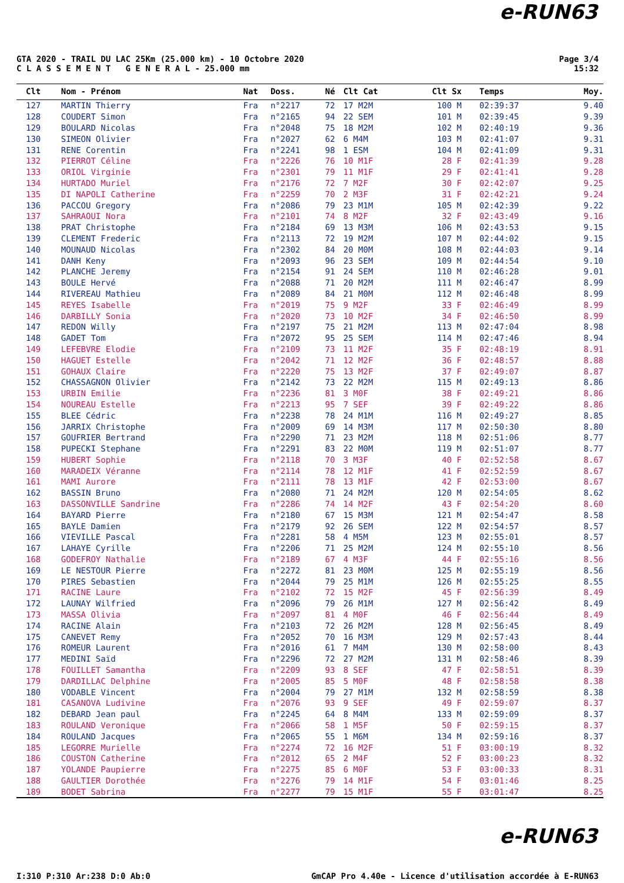e-RUN63
GTA 2020 - TRAIL DU LAC 25Km (25.000 km) - 10 Octobre 2020
C L A S S E M E N T G E N E R A L - 25.000 mm
Page 3/4
15:32
| Clt | Nom - Prénom | Nat | Doss. | Né | Clt Cat | Clt Sx | Temps | Moy. |
| --- | --- | --- | --- | --- | --- | --- | --- | --- |
| 127 | MARTIN Thierry | Fra | n°2217 | 72 | 17 M2M | 100 M | 02:39:37 | 9.40 |
| 128 | COUDERT Simon | Fra | n°2165 | 94 | 22 SEM | 101 M | 02:39:45 | 9.39 |
| 129 | BOULARD Nicolas | Fra | n°2048 | 75 | 18 M2M | 102 M | 02:40:19 | 9.36 |
| 130 | SIMEON Olivier | Fra | n°2027 | 62 | 6 M4M | 103 M | 02:41:07 | 9.31 |
| 131 | RENE Corentin | Fra | n°2241 | 98 | 1 ESM | 104 M | 02:41:09 | 9.31 |
| 132 | PIERROT Céline | Fra | n°2226 | 76 | 10 M1F | 28 F | 02:41:39 | 9.28 |
| 133 | ORIOL Virginie | Fra | n°2301 | 79 | 11 M1F | 29 F | 02:41:41 | 9.28 |
| 134 | HURTADO Muriel | Fra | n°2176 | 72 | 7 M2F | 30 F | 02:42:07 | 9.25 |
| 135 | DI NAPOLI Catherine | Fra | n°2259 | 70 | 2 M3F | 31 F | 02:42:21 | 9.24 |
| 136 | PACCOU Gregory | Fra | n°2086 | 79 | 23 M1M | 105 M | 02:42:39 | 9.22 |
| 137 | SAHRAOUI Nora | Fra | n°2101 | 74 | 8 M2F | 32 F | 02:43:49 | 9.16 |
| 138 | PRAT Christophe | Fra | n°2184 | 69 | 13 M3M | 106 M | 02:43:53 | 9.15 |
| 139 | CLEMENT Frederic | Fra | n°2113 | 72 | 19 M2M | 107 M | 02:44:02 | 9.15 |
| 140 | MOUNAUD Nicolas | Fra | n°2302 | 84 | 20 M0M | 108 M | 02:44:03 | 9.14 |
| 141 | DANH Keny | Fra | n°2093 | 96 | 23 SEM | 109 M | 02:44:54 | 9.10 |
| 142 | PLANCHE Jeremy | Fra | n°2154 | 91 | 24 SEM | 110 M | 02:46:28 | 9.01 |
| 143 | BOULE Hervé | Fra | n°2088 | 71 | 20 M2M | 111 M | 02:46:47 | 8.99 |
| 144 | RIVEREAU Mathieu | Fra | n°2089 | 84 | 21 M0M | 112 M | 02:46:48 | 8.99 |
| 145 | REYES Isabelle | Fra | n°2019 | 75 | 9 M2F | 33 F | 02:46:49 | 8.99 |
| 146 | DARBILLY Sonia | Fra | n°2020 | 73 | 10 M2F | 34 F | 02:46:50 | 8.99 |
| 147 | REDON Willy | Fra | n°2197 | 75 | 21 M2M | 113 M | 02:47:04 | 8.98 |
| 148 | GADET Tom | Fra | n°2072 | 95 | 25 SEM | 114 M | 02:47:46 | 8.94 |
| 149 | LEFEBVRE Elodie | Fra | n°2109 | 73 | 11 M2F | 35 F | 02:48:19 | 8.91 |
| 150 | HAGUET Estelle | Fra | n°2042 | 71 | 12 M2F | 36 F | 02:48:57 | 8.88 |
| 151 | GOHAUX Claire | Fra | n°2220 | 75 | 13 M2F | 37 F | 02:49:07 | 8.87 |
| 152 | CHASSAGNON Olivier | Fra | n°2142 | 73 | 22 M2M | 115 M | 02:49:13 | 8.86 |
| 153 | URBIN Emilie | Fra | n°2236 | 81 | 3 M0F | 38 F | 02:49:21 | 8.86 |
| 154 | NOUREAU Estelle | Fra | n°2213 | 95 | 7 SEF | 39 F | 02:49:22 | 8.86 |
| 155 | BLEE Cédric | Fra | n°2238 | 78 | 24 M1M | 116 M | 02:49:27 | 8.85 |
| 156 | JARRIX Christophe | Fra | n°2009 | 69 | 14 M3M | 117 M | 02:50:30 | 8.80 |
| 157 | GOUFRIER Bertrand | Fra | n°2290 | 71 | 23 M2M | 118 M | 02:51:06 | 8.77 |
| 158 | PUPECKI Stephane | Fra | n°2291 | 83 | 22 M0M | 119 M | 02:51:07 | 8.77 |
| 159 | HUBERT Sophie | Fra | n°2118 | 70 | 3 M3F | 40 F | 02:52:58 | 8.67 |
| 160 | MARADEIX Véranne | Fra | n°2114 | 78 | 12 M1F | 41 F | 02:52:59 | 8.67 |
| 161 | MAMI Aurore | Fra | n°2111 | 78 | 13 M1F | 42 F | 02:53:00 | 8.67 |
| 162 | BASSIN Bruno | Fra | n°2080 | 71 | 24 M2M | 120 M | 02:54:05 | 8.62 |
| 163 | DASSONVILLE Sandrine | Fra | n°2286 | 74 | 14 M2F | 43 F | 02:54:20 | 8.60 |
| 164 | BAYARD Pierre | Fra | n°2180 | 67 | 15 M3M | 121 M | 02:54:47 | 8.58 |
| 165 | BAYLE Damien | Fra | n°2179 | 92 | 26 SEM | 122 M | 02:54:57 | 8.57 |
| 166 | VIEVILLE Pascal | Fra | n°2281 | 58 | 4 M5M | 123 M | 02:55:01 | 8.57 |
| 167 | LAHAYE Cyrille | Fra | n°2206 | 71 | 25 M2M | 124 M | 02:55:10 | 8.56 |
| 168 | GODEFROY Nathalie | Fra | n°2189 | 67 | 4 M3F | 44 F | 02:55:16 | 8.56 |
| 169 | LE NESTOUR Pierre | Fra | n°2272 | 81 | 23 M0M | 125 M | 02:55:19 | 8.56 |
| 170 | PIRES Sebastien | Fra | n°2044 | 79 | 25 M1M | 126 M | 02:55:25 | 8.55 |
| 171 | RACINE Laure | Fra | n°2102 | 72 | 15 M2F | 45 F | 02:56:39 | 8.49 |
| 172 | LAUNAY Wilfried | Fra | n°2096 | 79 | 26 M1M | 127 M | 02:56:42 | 8.49 |
| 173 | MASSA Olivia | Fra | n°2097 | 81 | 4 M0F | 46 F | 02:56:44 | 8.49 |
| 174 | RACINE Alain | Fra | n°2103 | 72 | 26 M2M | 128 M | 02:56:45 | 8.49 |
| 175 | CANEVET Remy | Fra | n°2052 | 70 | 16 M3M | 129 M | 02:57:43 | 8.44 |
| 176 | ROMEUR Laurent | Fra | n°2016 | 61 | 7 M4M | 130 M | 02:58:00 | 8.43 |
| 177 | MEDINI Saïd | Fra | n°2296 | 72 | 27 M2M | 131 M | 02:58:46 | 8.39 |
| 178 | FOUILLET Samantha | Fra | n°2209 | 93 | 8 SEF | 47 F | 02:58:51 | 8.39 |
| 179 | DARDILLAC Delphine | Fra | n°2005 | 85 | 5 M0F | 48 F | 02:58:58 | 8.38 |
| 180 | VODABLE Vincent | Fra | n°2004 | 79 | 27 M1M | 132 M | 02:58:59 | 8.38 |
| 181 | CASANOVA Ludivine | Fra | n°2076 | 93 | 9 SEF | 49 F | 02:59:07 | 8.37 |
| 182 | DEBARD Jean paul | Fra | n°2245 | 64 | 8 M4M | 133 M | 02:59:09 | 8.37 |
| 183 | ROULAND Veronique | Fra | n°2066 | 58 | 1 M5F | 50 F | 02:59:15 | 8.37 |
| 184 | ROULAND Jacques | Fra | n°2065 | 55 | 1 M6M | 134 M | 02:59:16 | 8.37 |
| 185 | LEGORRE Murielle | Fra | n°2274 | 72 | 16 M2F | 51 F | 03:00:19 | 8.32 |
| 186 | COUSTON Catherine | Fra | n°2012 | 65 | 2 M4F | 52 F | 03:00:23 | 8.32 |
| 187 | YOLANDE Paupierre | Fra | n°2275 | 85 | 6 M0F | 53 F | 03:00:33 | 8.31 |
| 188 | GAULTIER Dorothée | Fra | n°2276 | 79 | 14 M1F | 54 F | 03:01:46 | 8.25 |
| 189 | BODET Sabrina | Fra | n°2277 | 79 | 15 M1F | 55 F | 03:01:47 | 8.25 |
e-RUN63
I:310 P:310 Ar:238 D:0 Ab:0 GmCAP Pro 4.40e - Licence d'utilisation accordée à E-RUN63